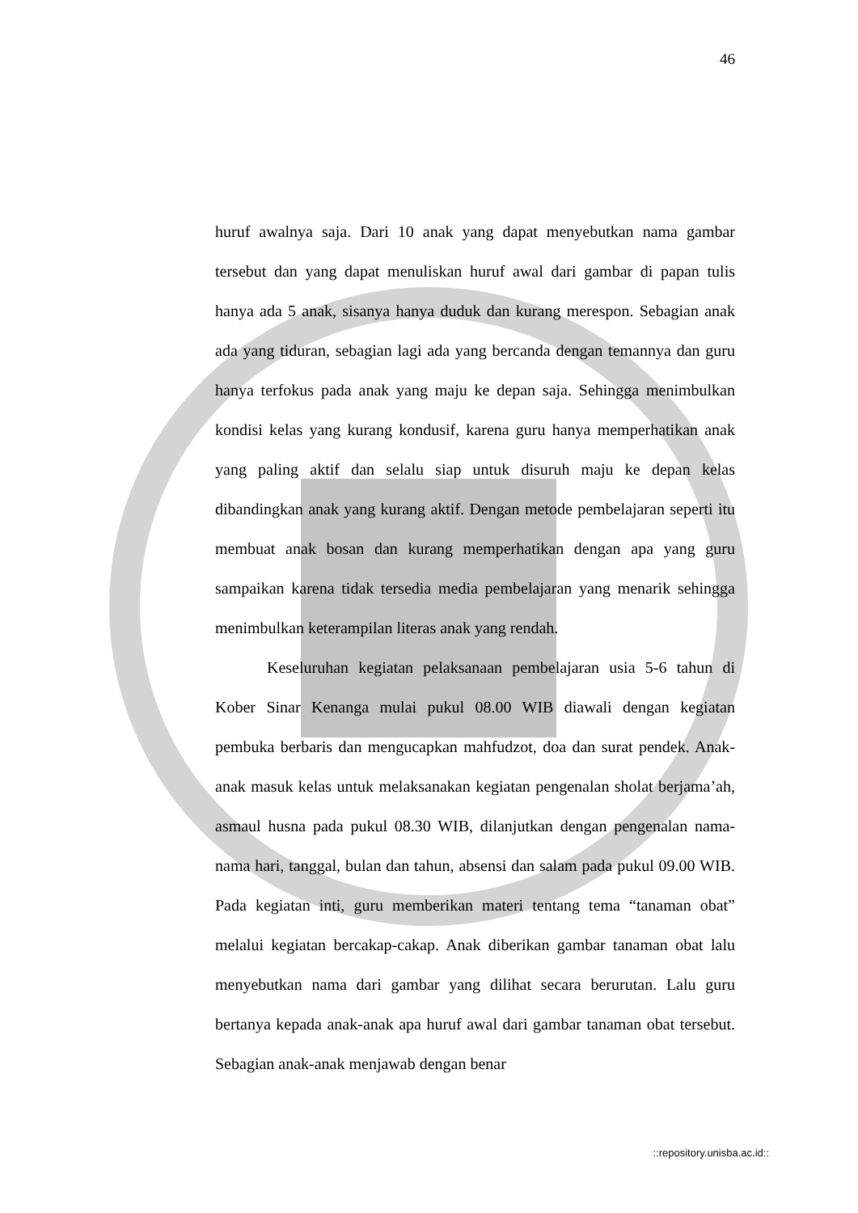46
huruf awalnya saja. Dari 10 anak yang dapat menyebutkan nama gambar tersebut dan yang dapat menuliskan huruf awal dari gambar di papan tulis hanya ada 5 anak, sisanya hanya duduk dan kurang merespon. Sebagian anak ada yang tiduran, sebagian lagi ada yang bercanda dengan temannya dan guru hanya terfokus pada anak yang maju ke depan saja. Sehingga menimbulkan kondisi kelas yang kurang kondusif, karena guru hanya memperhatikan anak yang paling aktif dan selalu siap untuk disuruh maju ke depan kelas dibandingkan anak yang kurang aktif. Dengan metode pembelajaran seperti itu membuat anak bosan dan kurang memperhatikan dengan apa yang guru sampaikan karena tidak tersedia media pembelajaran yang menarik sehingga menimbulkan keterampilan literas anak yang rendah.
Keseluruhan kegiatan pelaksanaan pembelajaran usia 5-6 tahun di Kober Sinar Kenanga mulai pukul 08.00 WIB diawali dengan kegiatan pembuka berbaris dan mengucapkan mahfudzot, doa dan surat pendek. Anak-anak masuk kelas untuk melaksanakan kegiatan pengenalan sholat berjama’ah, asmaul husna pada pukul 08.30 WIB, dilanjutkan dengan pengenalan nama-nama hari, tanggal, bulan dan tahun, absensi dan salam pada pukul 09.00 WIB. Pada kegiatan inti, guru memberikan materi tentang tema “tanaman obat” melalui kegiatan bercakap-cakap. Anak diberikan gambar tanaman obat lalu menyebutkan nama dari gambar yang dilihat secara berurutan. Lalu guru bertanya kepada anak-anak apa huruf awal dari gambar tanaman obat tersebut. Sebagian anak-anak menjawab dengan benar
::repository.unisba.ac.id::